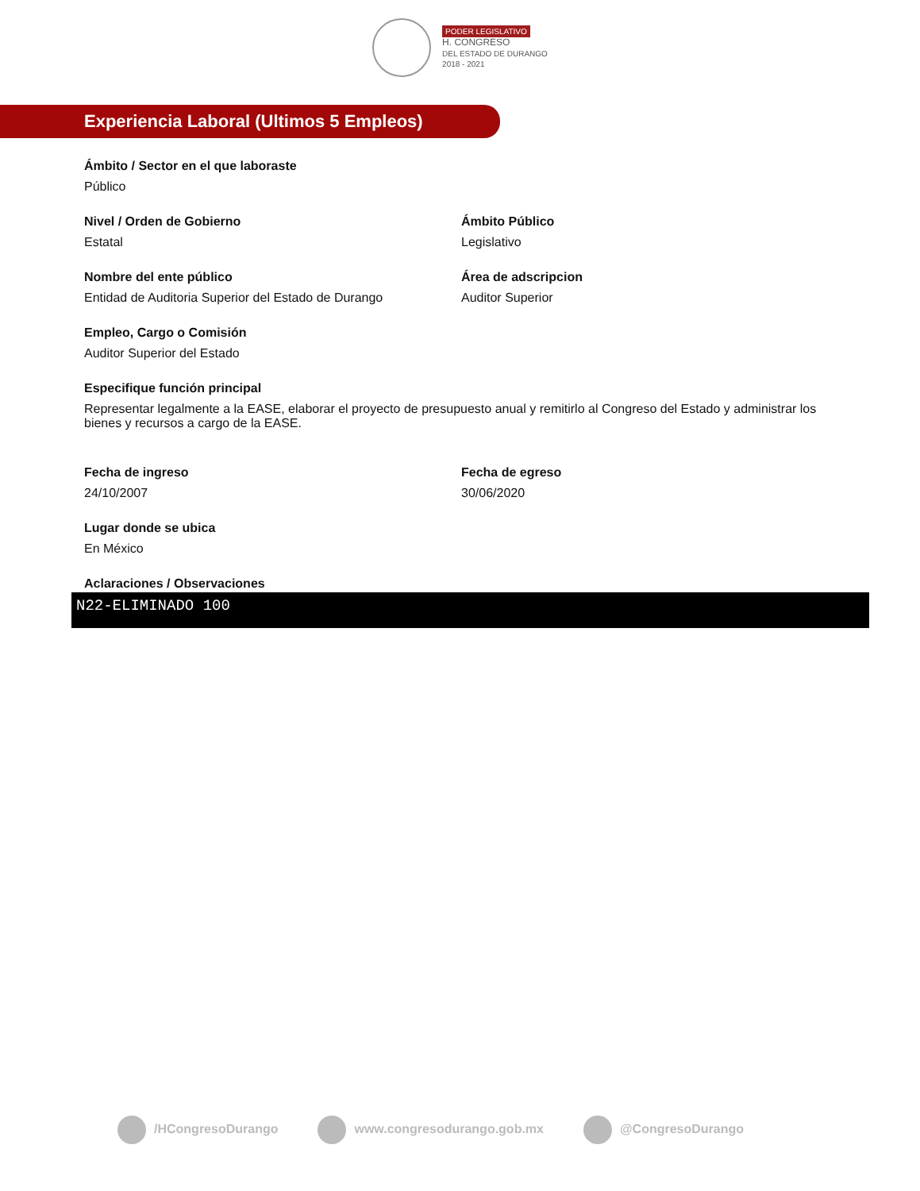PODER LEGISLATIVO
H. CONGRESO
DEL ESTADO DE DURANGO
2018 - 2021
Experiencia Laboral (Ultimos 5 Empleos)
Ámbito / Sector en el que laboraste
Público
Nivel / Orden de Gobierno
Estatal
Ámbito Público
Legislativo
Nombre del ente público
Entidad de Auditoria Superior del Estado de Durango
Área de adscripcion
Auditor Superior
Empleo, Cargo o Comisión
Auditor Superior del Estado
Especifique función principal
Representar legalmente a la EASE, elaborar el proyecto de presupuesto anual y remitirlo al Congreso del Estado y administrar los bienes y recursos a cargo de la EASE.
Fecha de ingreso
24/10/2007
Fecha de egreso
30/06/2020
Lugar donde se ubica
En México
Aclaraciones / Observaciones
N22-ELIMINADO 100
/HCongresoDurango www.congresodurango.gob.mx @CongresoDurango